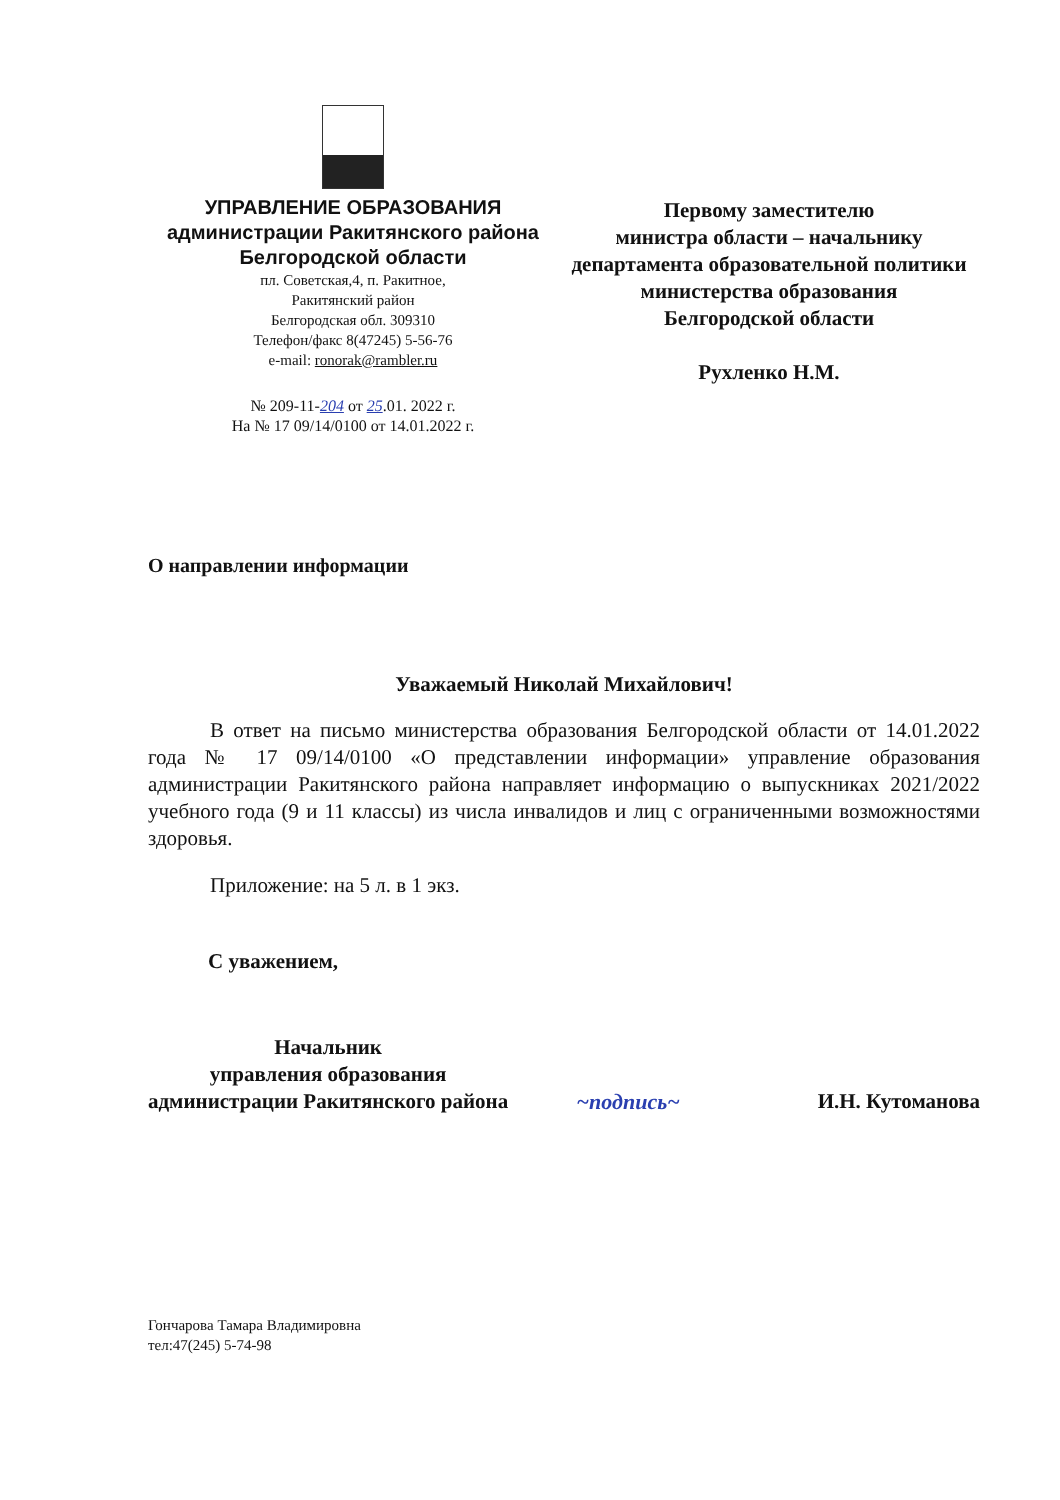УПРАВЛЕНИЕ ОБРАЗОВАНИЯ
администрации Ракитянского района
Белгородской области
пл. Советская,4, п. Ракитное,
Ракитянский район
Белгородская обл. 309310
Телефон/факс 8(47245) 5-56-76
e-mail: ronorak@rambler.ru
№ 209-11-204 от 25.01. 2022 г.
На № 17 09/14/0100 от 14.01.2022 г.
Первому заместителю
министра области – начальнику
департамента образовательной политики
министерства образования
Белгородской области
Рухленко Н.М.
О направлении информации
Уважаемый Николай Михайлович!
В ответ на письмо министерства образования Белгородской области от 14.01.2022 года № 17 09/14/0100 «О представлении информации» управление образования администрации Ракитянского района направляет информацию о выпускниках 2021/2022 учебного года (9 и 11 классы) из числа инвалидов и лиц с ограниченными возможностями здоровья.
Приложение: на 5 л. в 1 экз.
С уважением,
Начальник
управления образования
администрации Ракитянского района
~подпись~
И.Н. Кутоманова
Гончарова Тамара Владимировна
тел:47(245) 5-74-98